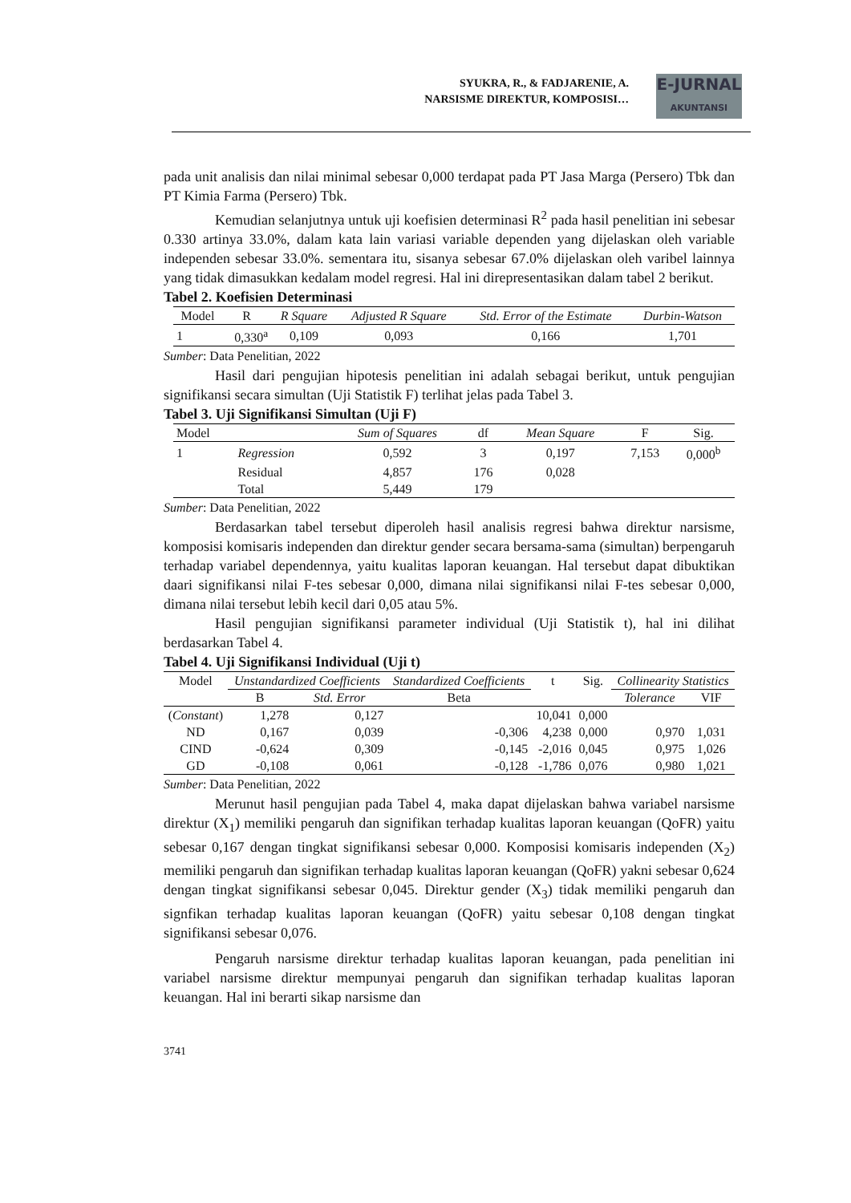SYUKRA, R., & FADJARENIE, A.
NARSISME DIREKTUR, KOMPOSISI…
E-JURNAL
AKUNTANSI
pada unit analisis dan nilai minimal sebesar 0,000 terdapat pada PT Jasa Marga (Persero) Tbk dan PT Kimia Farma (Persero) Tbk.
Kemudian selanjutnya untuk uji koefisien determinasi R<sup>2</sup> pada hasil penelitian ini sebesar 0.330 artinya 33.0%, dalam kata lain variasi variable dependen yang dijelaskan oleh variable independen sebesar 33.0%. sementara itu, sisanya sebesar 67.0% dijelaskan oleh varibel lainnya yang tidak dimasukkan kedalam model regresi. Hal ini direpresentasikan dalam tabel 2 berikut.
Tabel 2. Koefisien Determinasi
| Model | R | R Square | Adjusted R Square | Std. Error of the Estimate | Durbin-Watson |
| --- | --- | --- | --- | --- | --- |
| 1 | 0,330<sup>a</sup> | 0,109 | 0,093 | 0,166 | 1,701 |
Sumber: Data Penelitian, 2022
Hasil dari pengujian hipotesis penelitian ini adalah sebagai berikut, untuk pengujian signifikansi secara simultan (Uji Statistik F) terlihat jelas pada Tabel 3.
Tabel 3. Uji Signifikansi Simultan (Uji F)
| Model | | Sum of Squares | df | Mean Square | F | Sig. |
| --- | --- | --- | --- | --- | --- | --- |
| 1 | Regression | 0,592 | 3 | 0,197 | 7,153 | 0,000<sup>b</sup> |
| | Residual | 4,857 | 176 | 0,028 | | |
| | Total | 5,449 | 179 | | | |
Sumber: Data Penelitian, 2022
Berdasarkan tabel tersebut diperoleh hasil analisis regresi bahwa direktur narsisme, komposisi komisaris independen dan direktur gender secara bersama-sama (simultan) berpengaruh terhadap variabel dependennya, yaitu kualitas laporan keuangan. Hal tersebut dapat dibuktikan daari signifikansi nilai F-tes sebesar 0,000, dimana nilai signifikansi nilai F-tes sebesar 0,000, dimana nilai tersebut lebih kecil dari 0,05 atau 5%.
Hasil pengujian signifikansi parameter individual (Uji Statistik t), hal ini dilihat berdasarkan Tabel 4.
Tabel 4. Uji Signifikansi Individual (Uji t)
| Model | Unstandardized Coefficients | | Standardized Coefficients | t | Sig. | Collinearity Statistics | |
| --- | --- | --- | --- | --- | --- | --- | --- |
| | B | Std. Error | Beta | | | Tolerance | VIF |
| ( Constant ) | 1,278 | 0,127 | | 10,041 | 0,000 | | |
| ND | 0,167 | 0,039 | -0,306 | 4,238 | 0,000 | 0,970 | 1,031 |
| CIND | -0,624 | 0,309 | -0,145 | -2,016 | 0,045 | 0,975 | 1,026 |
| GD | -0,108 | 0,061 | -0,128 | -1,786 | 0,076 | 0,980 | 1,021 |
Sumber: Data Penelitian, 2022
Merunut hasil pengujian pada Tabel 4, maka dapat dijelaskan bahwa variabel narsisme direktur (X<sub>1</sub>) memiliki pengaruh dan signifikan terhadap kualitas laporan keuangan (QoFR) yaitu sebesar 0,167 dengan tingkat signifikansi sebesar 0,000. Komposisi komisaris independen (X<sub>2</sub>) memiliki pengaruh dan signifikan terhadap kualitas laporan keuangan (QoFR) yakni sebesar 0,624 dengan tingkat signifikansi sebesar 0,045. Direktur gender (X<sub>3</sub>) tidak memiliki pengaruh dan signfikan terhadap kualitas laporan keuangan (QoFR) yaitu sebesar 0,108 dengan tingkat signifikansi sebesar 0,076.
Pengaruh narsisme direktur terhadap kualitas laporan keuangan, pada penelitian ini variabel narsisme direktur mempunyai pengaruh dan signifikan terhadap kualitas laporan keuangan. Hal ini berarti sikap narsisme dan
3741